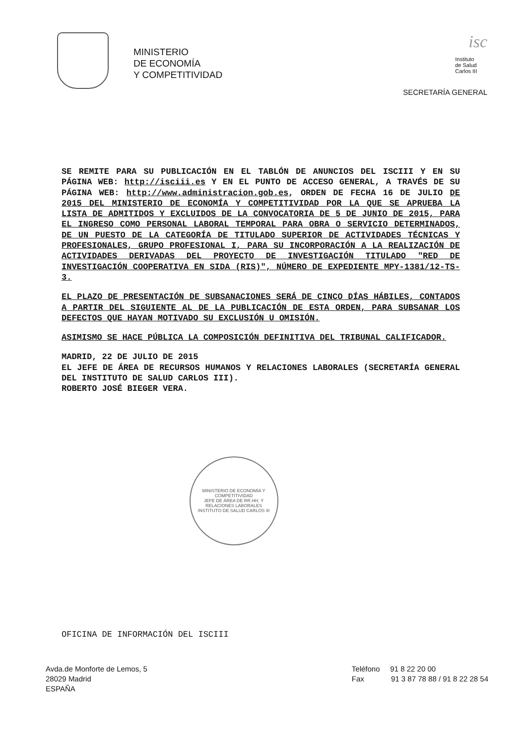MINISTERIO
DE ECONOMÍA
Y COMPETITIVIDAD
isc
Instituto
de Salud
Carlos III
SECRETARÍA GENERAL
SE REMITE PARA SU PUBLICACIÓN EN EL TABLÓN DE ANUNCIOS DEL ISCIII Y EN SU PÁGINA WEB: http://isciii.es Y EN EL PUNTO DE ACCESO GENERAL, A TRAVÉS DE SU PÁGINA WEB: http://www.administracion.gob.es, ORDEN DE FECHA 16 DE JULIO DE 2015 DEL MINISTERIO DE ECONOMÍA Y COMPETITIVIDAD POR LA QUE SE APRUEBA LA LISTA DE ADMITIDOS Y EXCLUIDOS DE LA CONVOCATORIA DE 5 DE JUNIO DE 2015, PARA EL INGRESO COMO PERSONAL LABORAL TEMPORAL PARA OBRA O SERVICIO DETERMINADOS, DE UN PUESTO DE LA CATEGORÍA DE TITULADO SUPERIOR DE ACTIVIDADES TÉCNICAS Y PROFESIONALES, GRUPO PROFESIONAL I, PARA SU INCORPORACIÓN A LA REALIZACIÓN DE ACTIVIDADES DERIVADAS DEL PROYECTO DE INVESTIGACIÓN TITULADO "RED DE INVESTIGACIÓN COOPERATIVA EN SIDA (RIS)", NÚMERO DE EXPEDIENTE MPY-1381/12-TS-3.
EL PLAZO DE PRESENTACIÓN DE SUBSANACIONES SERÁ DE CINCO DÍAS HÁBILES, CONTADOS A PARTIR DEL SIGUIENTE AL DE LA PUBLICACIÓN DE ESTA ORDEN, PARA SUBSANAR LOS DEFECTOS QUE HAYAN MOTIVADO SU EXCLUSIÓN U OMISIÓN.
ASIMISMO SE HACE PÚBLICA LA COMPOSICIÓN DEFINITIVA DEL TRIBUNAL CALIFICADOR.
MADRID, 22 DE JULIO DE 2015
EL JEFE DE ÁREA DE RECURSOS HUMANOS Y RELACIONES LABORALES (SECRETARÍA GENERAL DEL INSTITUTO DE SALUD CARLOS III).
ROBERTO JOSÉ BIEGER VERA.
MINISTERIO DE ECONOMÍA Y COMPETITIVIDAD
JEFE DE ÁREA DE RR.HH. Y RELACIONES LABORALES
INSTITUTO DE SALUD CARLOS III
OFICINA DE INFORMACIÓN DEL ISCIII
Avda.de Monforte de Lemos, 5
28029 Madrid
ESPAÑA
Teléfono 91 8 22 20 00
Fax 91 3 87 78 88 / 91 8 22 28 54